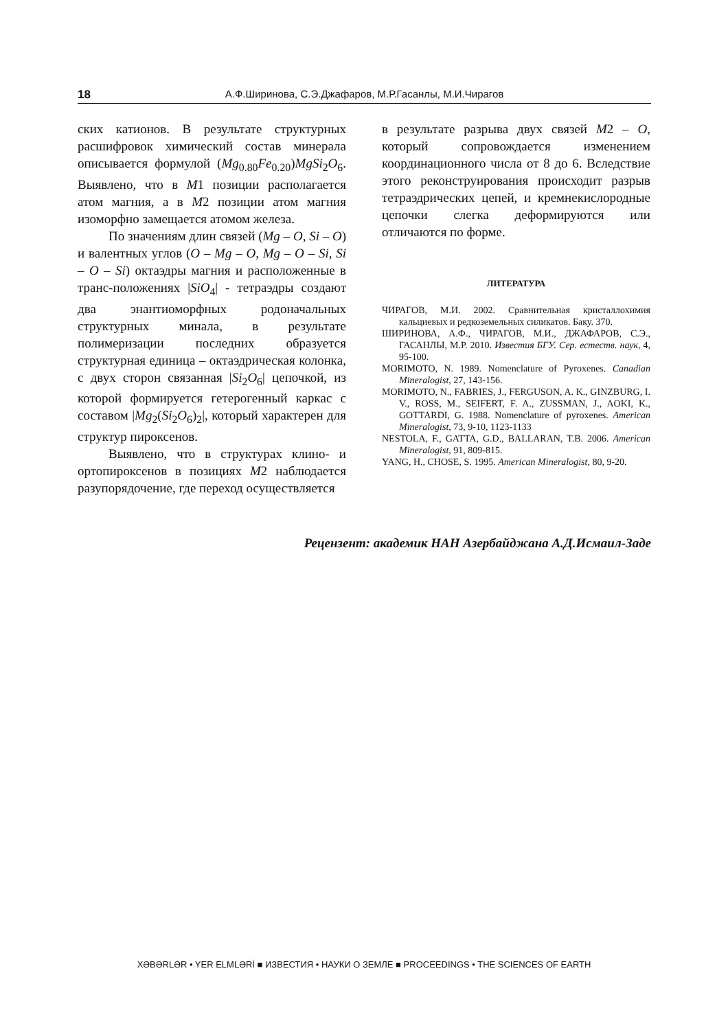18 А.Ф.Ширинова, С.Э.Джафаров, М.Р.Гасанлы, М.И.Чирагов
ских катионов. В результате структурных расшифровок химический состав минерала описывается формулой (Mg<sub>0.80</sub>Fe<sub>0.20</sub>)MgSi<sub>2</sub>O<sub>6</sub>. Выявлено, что в M1 позиции располагается атом магния, а в M2 позиции атом магния изоморфно замещается атомом железа.
По значениям длин связей (Mg – O, Si – O) и валентных углов (O – Mg – O, Mg – O – Si, Si – O – Si) октаэдры магния и расположенные в транс-положениях |SiO<sub>4</sub>| - тетраэдры создают два энантиоморфных родоначальных структурных минала, в результате полимеризации последних образуется структурная единица – октаэдрическая колонка, с двух сторон связанная |Si<sub>2</sub>O<sub>6</sub>| цепочкой, из которой формируется гетерогенный каркас с составом |Mg<sub>2</sub>(Si<sub>2</sub>O<sub>6</sub>)<sub>2</sub>|, который характерен для структур пироксенов.
Выявлено, что в структурах клино- и ортопироксенов в позициях M2 наблюдается разупорядочение, где переход осуществляется
в результате разрыва двух связей M2 – O, который сопровождается изменением координационного числа от 8 до 6. Вследствие этого реконструирования происходит разрыв тетраэдрических цепей, и кремнекислородные цепочки слегка деформируются или отличаются по форме.
ЛИТЕРАТУРА
ЧИРАГОВ, М.И. 2002. Сравнительная кристаллохимия кальциевых и редкоземельных силикатов. Баку. 370.
ШИРИНОВА, А.Ф., ЧИРАГОВ, М.И., ДЖАФАРОВ, С.Э., ГАСАНЛЫ, М.Р. 2010. Известия БГУ. Сер. естеств. наук, 4, 95-100.
MORIMOTO, N. 1989. Nomenclature of Pyroxenes. Canadian Mineralogist, 27, 143-156.
MORIMOTO, N., FABRIES, J., FERGUSON, A. K., GINZBURG, I. V., ROSS, M., SEIFERT, F. A., ZUSSMAN, J., AOKI, K., GOTTARDI, G. 1988. Nomenclature of pyroxenes. American Mineralogist, 73, 9-10, 1123-1133
NESTOLA, F., GATTA, G.D., BALLARAN, T.B. 2006. American Mineralogist, 91, 809-815.
YANG, H., CHOSE, S. 1995. American Mineralogist, 80, 9-20.
Рецензент: академик НАН Азербайджана А.Д.Исмаил-Заде
XƏBƏRLƏR • YER ELMLƏRİ ■ ИЗВЕСТИЯ • НАУКИ О ЗЕМЛЕ ■ PROCEEDINGS • THE SCIENCES OF EARTH